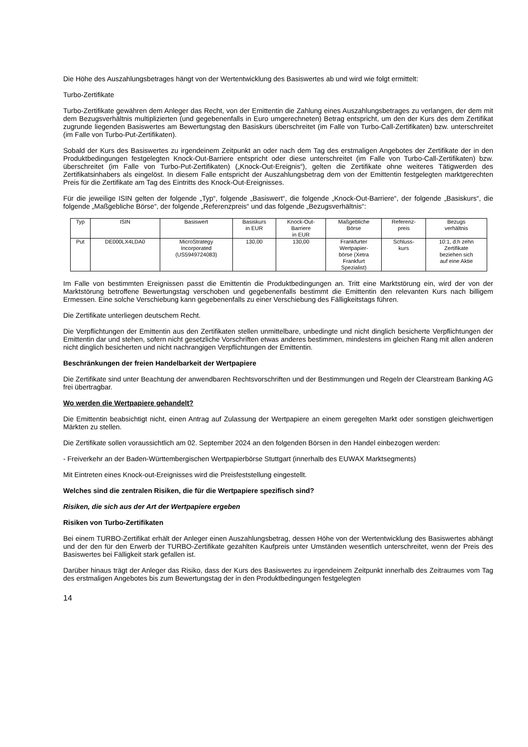Die Höhe des Auszahlungsbetrages hängt von der Wertentwicklung des Basiswertes ab und wird wie folgt ermittelt:
Turbo-Zertifikate
Turbo-Zertifikate gewähren dem Anleger das Recht, von der Emittentin die Zahlung eines Auszahlungsbetrages zu verlangen, der dem mit dem Bezugsverhältnis multiplizierten (und gegebenenfalls in Euro umgerechneten) Betrag entspricht, um den der Kurs des dem Zertifikat zugrunde liegenden Basiswertes am Bewertungstag den Basiskurs überschreitet (im Falle von Turbo-Call-Zertifikaten) bzw. unterschreitet (im Falle von Turbo-Put-Zertifikaten).
Sobald der Kurs des Basiswertes zu irgendeinem Zeitpunkt an oder nach dem Tag des erstmaligen Angebotes der Zertifikate der in den Produktbedingungen festgelegten Knock-Out-Barriere entspricht oder diese unterschreitet (im Falle von Turbo-Call-Zertifikaten) bzw. überschreitet (im Falle von Turbo-Put-Zertifikaten) („Knock-Out-Ereignis“), gelten die Zertifikate ohne weiteres Tätigwerden des Zertifikatsinhabers als eingelöst. In diesem Falle entspricht der Auszahlungsbetrag dem von der Emittentin festgelegten marktgerechten Preis für die Zertifikate am Tag des Eintritts des Knock-Out-Ereignisses.
Für die jeweilige ISIN gelten der folgende „Typ“, folgende „Basiswert“, die folgende „Knock-Out-Barriere“, der folgende „Basiskurs“, die folgende „Maßgebliche Börse“, der folgende „Referenzpreis“ und das folgende „Bezugsverhältnis“:
| Typ | ISIN | Basiswert | Basiskurs in EUR | Knock-Out- Barriere in EUR | Maßgebliche Börse | Referenz- preis | Bezugs verhältnis |
| Put | DE000LX4LDA0 | MicroStrategy Incorporated (US5949724083) | 130,00 | 130,00 | Frankfurter Wertpapier- börse (Xetra Frankfurt Spezialist) | Schluss- kurs | 10:1, d.h zehn Zertifikate beziehen sich auf eine Aktie |
Im Falle von bestimmten Ereignissen passt die Emittentin die Produktbedingungen an. Tritt eine Marktstörung ein, wird der von der Marktstörung betroffene Bewertungstag verschoben und gegebenenfalls bestimmt die Emittentin den relevanten Kurs nach billigem Ermessen. Eine solche Verschiebung kann gegebenenfalls zu einer Verschiebung des Fälligkeitstags führen.
Die Zertifikate unterliegen deutschem Recht.
Die Verpflichtungen der Emittentin aus den Zertifikaten stellen unmittelbare, unbedingte und nicht dinglich besicherte Verpflichtungen der Emittentin dar und stehen, sofern nicht gesetzliche Vorschriften etwas anderes bestimmen, mindestens im gleichen Rang mit allen anderen nicht dinglich besicherten und nicht nachrangigen Verpflichtungen der Emittentin.
Beschränkungen der freien Handelbarkeit der Wertpapiere
Die Zertifikate sind unter Beachtung der anwendbaren Rechtsvorschriften und der Bestimmungen und Regeln der Clearstream Banking AG frei übertragbar.
Wo werden die Wertpapiere gehandelt?
Die Emittentin beabsichtigt nicht, einen Antrag auf Zulassung der Wertpapiere an einem geregelten Markt oder sonstigen gleichwertigen Märkten zu stellen.
Die Zertifikate sollen voraussichtlich am 02. September 2024 an den folgenden Börsen in den Handel einbezogen werden:
- Freiverkehr an der Baden-Württembergischen Wertpapierbörse Stuttgart (innerhalb des EUWAX Marktsegments)
Mit Eintreten eines Knock-out-Ereignisses wird die Preisfeststellung eingestellt.
Welches sind die zentralen Risiken, die für die Wertpapiere spezifisch sind?
Risiken, die sich aus der Art der Wertpapiere ergeben
Risiken von Turbo-Zertifikaten
Bei einem TURBO-Zertifikat erhält der Anleger einen Auszahlungsbetrag, dessen Höhe von der Wertentwicklung des Basiswertes abhängt und der den für den Erwerb der TURBO-Zertifikate gezahlten Kaufpreis unter Umständen wesentlich unterschreitet, wenn der Preis des Basiswertes bei Fälligkeit stark gefallen ist.
Darüber hinaus trägt der Anleger das Risiko, dass der Kurs des Basiswertes zu irgendeinem Zeitpunkt innerhalb des Zeitraumes vom Tag des erstmaligen Angebotes bis zum Bewertungstag der in den Produktbedingungen festgelegten
14